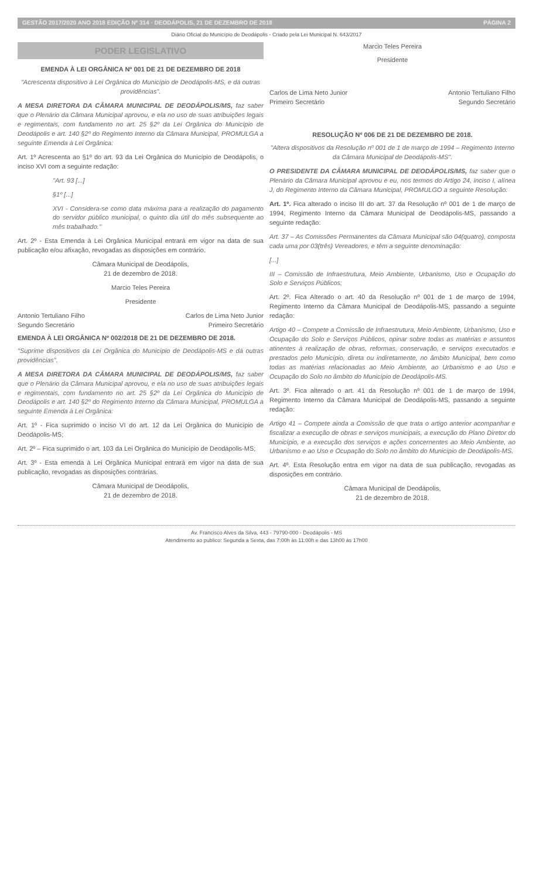GESTÃO 2017/2020 ANO 2018 EDIÇÃO Nº 314 · DEODÁPOLIS, 21 DE DEZEMBRO DE 2018 PÁGINA 2
Diário Oficial do Município de Deodápolis - Criado pela Lei Municipal N. 643/2017
PODER LEGISLATIVO
EMENDA À LEI ORGÂNICA Nº 001 DE 21 DE DEZEMBRO DE 2018
"Acrescenta dispositivo à Lei Orgânica do Município de Deodápolis-MS, e dá outras providências".
A MESA DIRETORA DA CÂMARA MUNICIPAL DE DEODÁPOLIS/MS, faz saber que o Plenário da Câmara Municipal aprovou, e ela no uso de suas atribuições legais e regimentais, com fundamento no art. 25 §2º da Lei Orgânica do Município de Deodápolis e art. 140 §2º do Regimento Interno da Câmara Municipal, PROMULGA a seguinte Emenda à Lei Orgânica:
Art. 1º Acrescenta ao §1º do art. 93 da Lei Orgânica do Município de Deodápolis, o inciso XVI com a seguinte redação:
"Art. 93 [...]
§1º [...]
XVI - Considera-se como data máxima para a realização do pagamento do servidor público municipal, o quinto dia útil do mês subsequente ao mês trabalhado."
Art. 2º - Esta Emenda à Lei Orgânica Municipal entrará em vigor na data de sua publicação e/ou afixação, revogadas as disposições em contrário.
Câmara Municipal de Deodápolis,
21 de dezembro de 2018.
Marcio Teles Pereira
Presidente
Antonio Tertuliano Filho
Segundo Secretário Carlos de Lima Neto Junior
Primeiro Secretário
EMENDA À LEI ORGÂNICA Nº 002/2018 DE 21 DE DEZEMBRO DE 2018.
"Suprime dispositivos da Lei Orgânica do Município de Deodápolis-MS e dá outras providências".
A MESA DIRETORA DA CÂMARA MUNICIPAL DE DEODÁPOLIS/MS, faz saber que o Plenário da Câmara Municipal aprovou, e ela no uso de suas atribuições legais e regimentais, com fundamento no art. 25 §2º da Lei Orgânica do Município de Deodápolis e art. 140 §2º do Regimento Interno da Câmara Municipal, PROMULGA a seguinte Emenda à Lei Orgânica:
Art. 1º - Fica suprimido o inciso VI do art. 12 da Lei Orgânica do Município de Deodápolis-MS;
Art. 2º – Fica suprimido o art. 103 da Lei Orgânica do Município de Deodápolis-MS;
Art. 3º - Esta emenda à Lei Orgânica Municipal entrará em vigor na data de sua publicação, revogadas as disposições contrárias.
Câmara Municipal de Deodápolis,
21 de dezembro de 2018.
Marcio Teles Pereira
Presidente
Carlos de Lima Neto Junior
Primeiro Secretário Antonio Tertuliano Filho
Segundo Secretário
RESOLUÇÃO Nº 006 DE 21 DE DEZEMBRO DE 2018.
"Altera dispositivos da Resolução nº 001 de 1 de março de 1994 – Regimento Interno da Câmara Municipal de Deodápolis-MS".
O PRESIDENTE DA CÂMARA MUNICIPAL DE DEODÁPOLIS/MS, faz saber que o Plenário da Câmara Municipal aprovou e eu, nos termos do Artigo 24, inciso I, alínea J, do Regimento Interno da Câmara Municipal, PROMULGO a seguinte Resolução:
Art. 1º. Fica alterado o inciso III do art. 37 da Resolução nº 001 de 1 de março de 1994, Regimento Interno da Câmara Municipal de Deodápolis-MS, passando a seguinte redação:
Art. 37 – As Comissões Permanentes da Câmara Municipal são 04(quatro), composta cada uma por 03(três) Vereadores, e têm a seguinte denominação:
[...]
III – Comissão de Infraestrutura, Meio Ambiente, Urbanismo, Uso e Ocupação do Solo e Serviços Públicos;
Art. 2º. Fica Alterado o art. 40 da Resolução nº 001 de 1 de março de 1994, Regimento Interno da Câmara Municipal de Deodápolis-MS, passando a seguinte redação:
Artigo 40 – Compete a Comissão de Infraestrutura, Meio Ambiente, Urbanismo, Uso e Ocupação do Solo e Serviços Públicos, opinar sobre todas as matérias e assuntos atinentes à realização de obras, reformas, conservação, e serviços executados e prestados pelo Município, direta ou indiretamente, no âmbito Municipal, bem como todas as matérias relacionadas ao Meio Ambiente, ao Urbanismo e ao Uso e Ocupação do Solo no âmbito do Município de Deodápolis-MS.
Art. 3º. Fica alterado o art. 41 da Resolução nº 001 de 1 de março de 1994, Regimento Interno da Câmara Municipal de Deodápolis-MS, passando a seguinte redação:
Artigo 41 – Compete ainda a Comissão de que trata o artigo anterior acompanhar e fiscalizar a execução de obras e serviços municipais, a execução do Plano Diretor do Município, e a execução dos serviços e ações concernentes ao Meio Ambiente, ao Urbanismo e ao Uso e Ocupação do Solo no âmbito do Município de Deodápolis-MS.
Art. 4º. Esta Resolução entra em vigor na data de sua publicação, revogadas as disposições em contrário.
Câmara Municipal de Deodápolis,
21 de dezembro de 2018.
Av. Francisco Alves da Silva, 443 - 79790-000 - Deodápolis - MS
Atendimento ao publico: Segunda a Sexta, das 7:00h às 11:00h e das 13h00 às 17h00